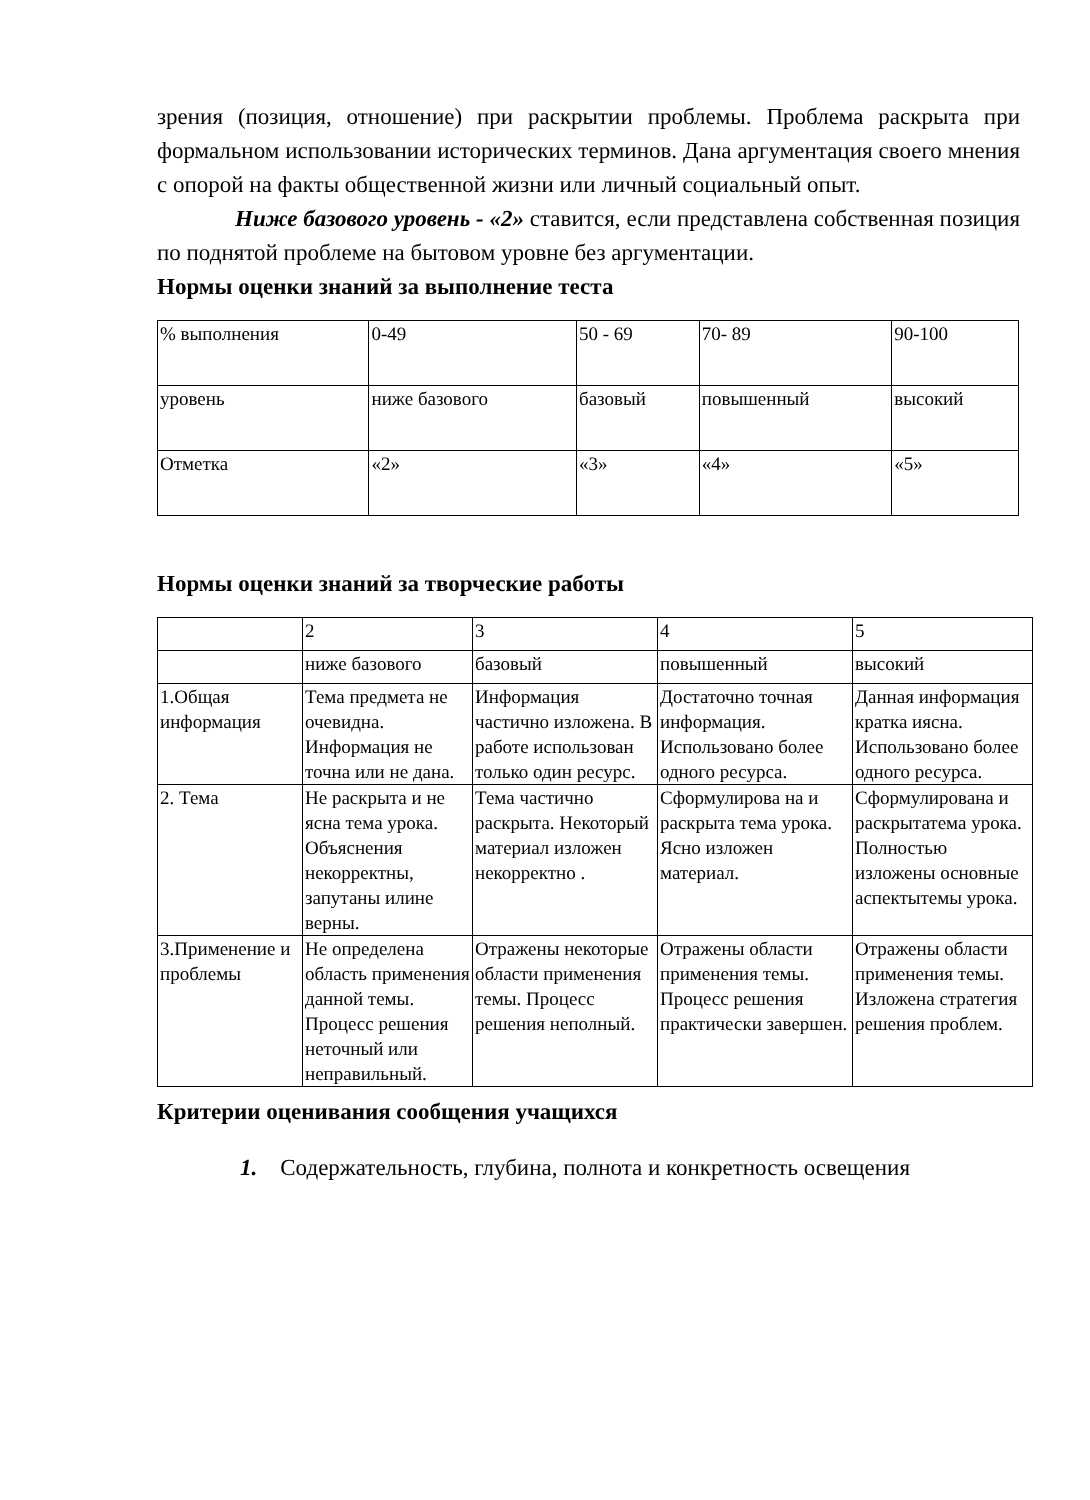зрения (позиция, отношение) при раскрытии проблемы. Проблема раскрыта при формальном использовании исторических терминов. Дана аргументация своего мнения с опорой на факты общественной жизни или личный социальный опыт.
Ниже базового уровень - «2» ставится, если представлена собственная позиция по поднятой проблеме на бытовом уровне без аргументации.
Нормы оценки знаний за выполнение теста
| % выполнения | 0-49 | 50 - 69 | 70- 89 | 90-100 |
| уровень | ниже базового | базовый | повышенный | высокий |
| Отметка | «2» | «3» | «4» | «5» |
Нормы оценки знаний за творческие работы
| | 2 | 3 | 4 | 5 |
| | ниже базового | базовый | повышенный | высокий |
| 1.Общая информация | Тема предмета не очевидна. Информация не точна или не дана. | Информация частично изложена. В работе использован только один ресурс. | Достаточно точная информация. Использовано более одного ресурса. | Данная информация кратка иясна. Использовано более одного ресурса. |
| 2. Тема | Не раскрыта и не ясна тема урока. Объяснения некорректны, запутаны илине верны. | Тема частично раскрыта. Некоторый материал изложен некорректно . | Сформулирова на и раскрыта тема урока. Ясно изложен материал. | Сформулирована и раскрытатема урока. Полностью изложены основные аспектытемы урока. |
| 3.Применение и проблемы | Не определена область применения данной темы. Процесс решения неточный или неправильный. | Отражены некоторые области применения темы. Процесс решения неполный. | Отражены области применения темы. Процесс решения практически завершен. | Отражены области применения темы. Изложена стратегия решения проблем. |
Критерии оценивания сообщения учащихся
1. Содержательность, глубина, полнота и конкретность освещения